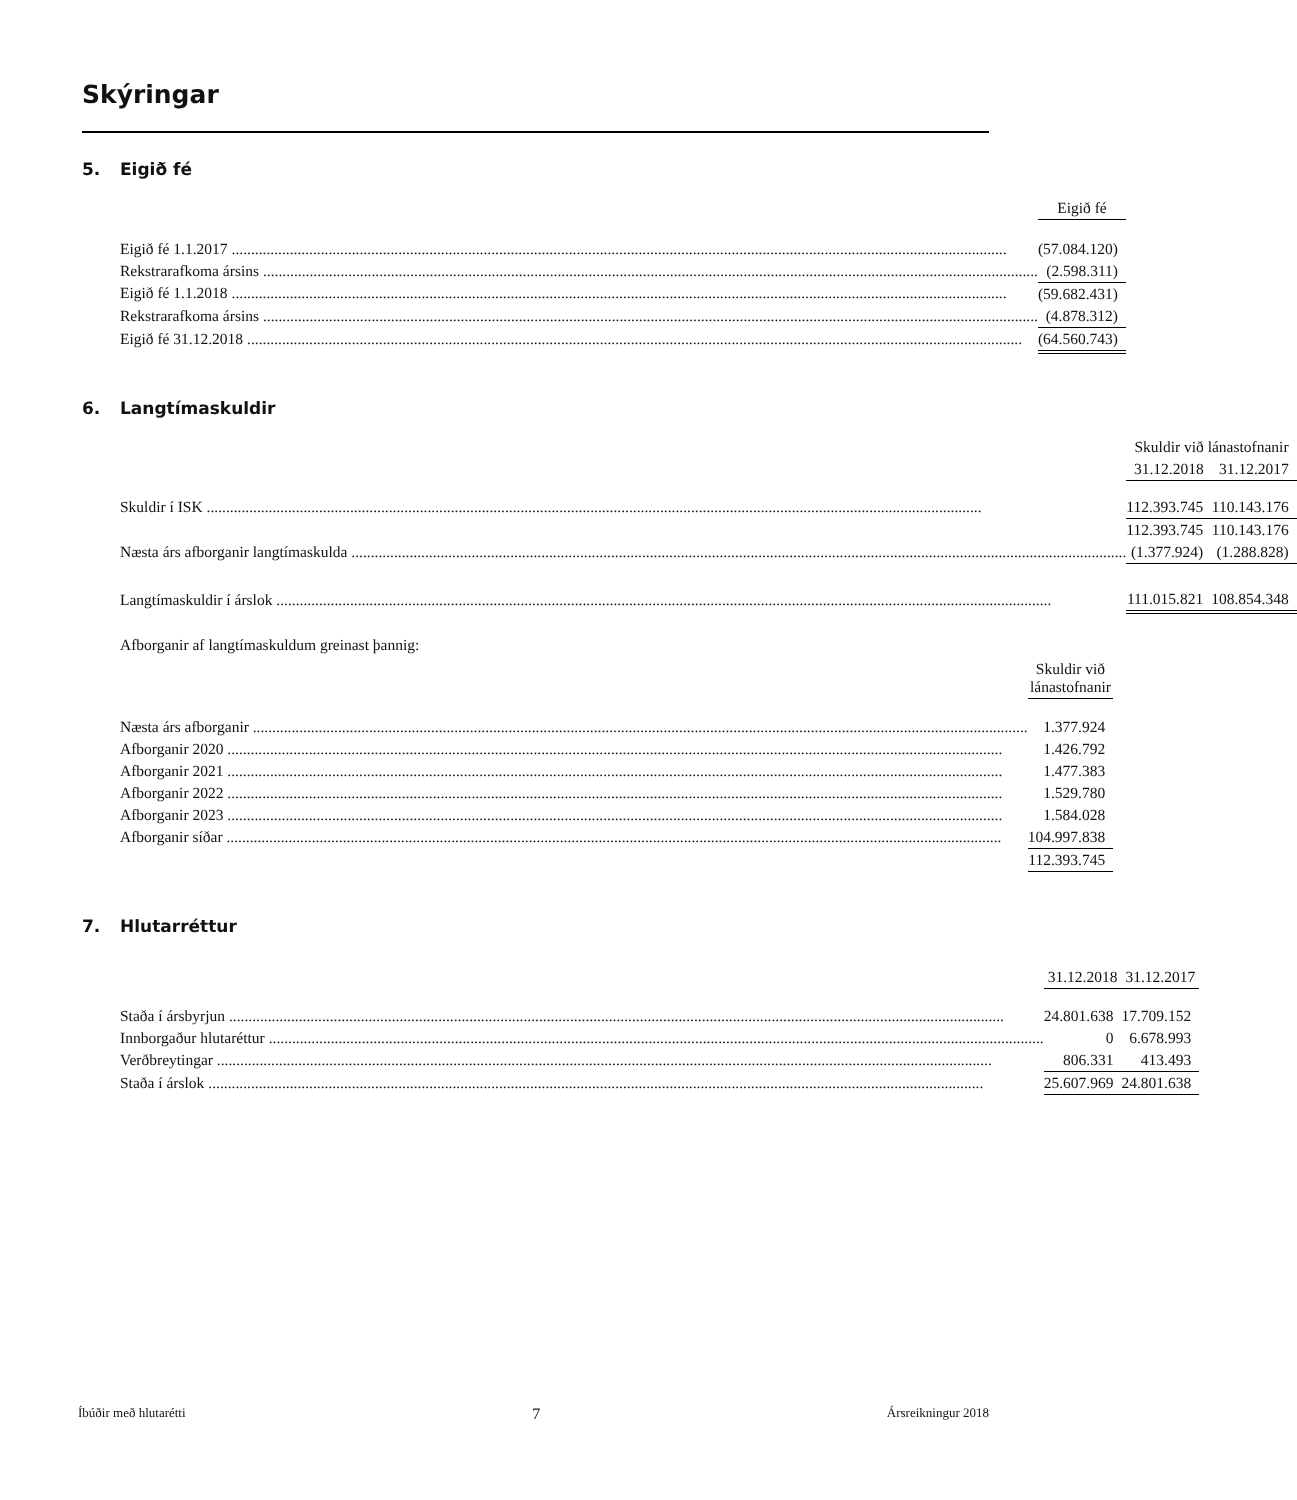Skýringar
5. Eigið fé
| | | Eigið fé |
| --- | --- | --- |
| Eigið fé 1.1.2017 | | (57.084.120) |
| Rekstrarafkoma ársins | | (2.598.311) |
| Eigið fé 1.1.2018 | | (59.682.431) |
| Rekstrarafkoma ársins | | (4.878.312) |
| Eigið fé 31.12.2018 | | (64.560.743) |
6. Langtímaskuldir
| | Skuldir við lánastofnanir | | |
| --- | --- | --- | --- |
| | 31.12.2018 | | 31.12.2017 |
| Skuldir í ISK | 112.393.745 | | 110.143.176 |
| | 112.393.745 | | 110.143.176 |
| Næsta árs afborganir langtímaskulda | (1.377.924) | | (1.288.828) |
| Langtímaskuldir í árslok | 111.015.821 | | 108.854.348 |
Afborganir af langtímaskuldum greinast þannig:
| | | Skuldir við lánastofnanir |
| --- | --- | --- |
| Næsta árs afborganir | | 1.377.924 |
| Afborganir 2020 | | 1.426.792 |
| Afborganir 2021 | | 1.477.383 |
| Afborganir 2022 | | 1.529.780 |
| Afborganir 2023 | | 1.584.028 |
| Afborganir síðar | | 104.997.838 |
| | | 112.393.745 |
7. Hlutarréttur
| | 31.12.2018 | | 31.12.2017 |
| --- | --- | --- | --- |
| Staða í ársbyrjun | 24.801.638 | | 17.709.152 |
| Innborgaður hlutaréttur | 0 | | 6.678.993 |
| Verðbreytingar | 806.331 | | 413.493 |
| Staða í árslok | 25.607.969 | | 24.801.638 |
Íbúðir með hlutarétti 7 Ársreikningur 2018